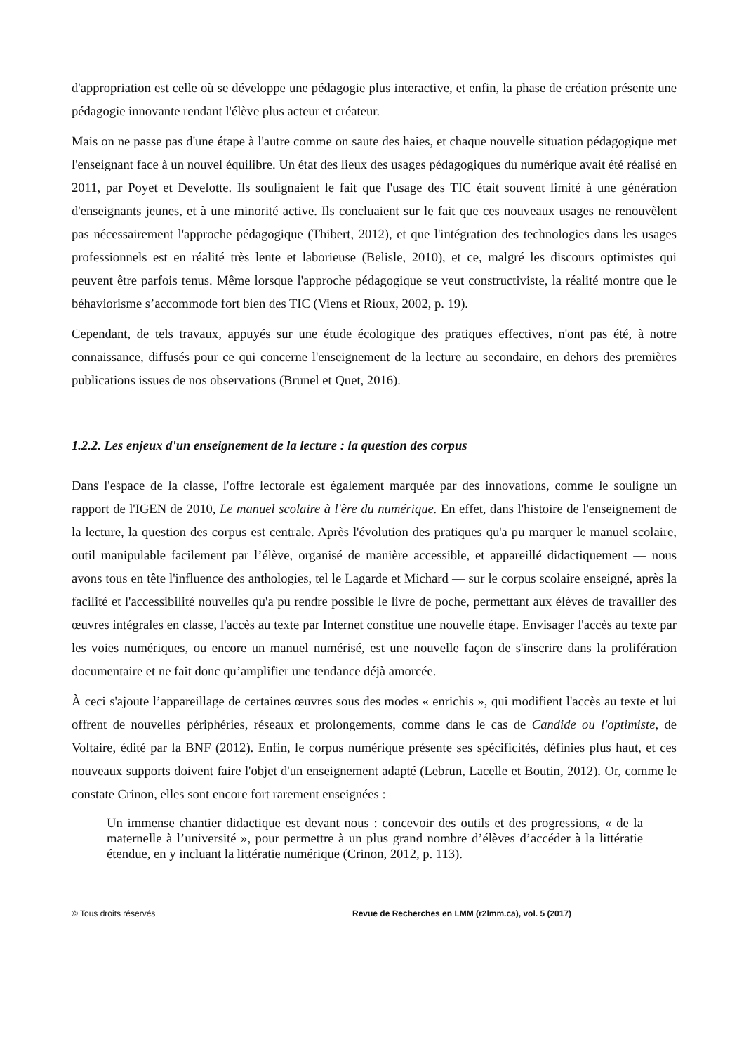d'appropriation est celle où se développe une pédagogie plus interactive, et enfin, la phase de création présente une pédagogie innovante rendant l'élève plus acteur et créateur.
Mais on ne passe pas d'une étape à l'autre comme on saute des haies, et chaque nouvelle situation pédagogique met l'enseignant face à un nouvel équilibre. Un état des lieux des usages pédagogiques du numérique avait été réalisé en 2011, par Poyet et Develotte. Ils soulignaient le fait que l'usage des TIC était souvent limité à une génération d'enseignants jeunes, et à une minorité active. Ils concluaient sur le fait que ces nouveaux usages ne renouvèlent pas nécessairement l'approche pédagogique (Thibert, 2012), et que l'intégration des technologies dans les usages professionnels est en réalité très lente et laborieuse (Belisle, 2010), et ce, malgré les discours optimistes qui peuvent être parfois tenus. Même lorsque l'approche pédagogique se veut constructiviste, la réalité montre que le béhaviorisme s’accommode fort bien des TIC (Viens et Rioux, 2002, p. 19).
Cependant, de tels travaux, appuyés sur une étude écologique des pratiques effectives, n'ont pas été, à notre connaissance, diffusés pour ce qui concerne l'enseignement de la lecture au secondaire, en dehors des premières publications issues de nos observations (Brunel et Quet, 2016).
1.2.2. Les enjeux d'un enseignement de la lecture : la question des corpus
Dans l'espace de la classe, l'offre lectorale est également marquée par des innovations, comme le souligne un rapport de l'IGEN de 2010, Le manuel scolaire à l'ère du numérique. En effet, dans l'histoire de l'enseignement de la lecture, la question des corpus est centrale. Après l'évolution des pratiques qu'a pu marquer le manuel scolaire, outil manipulable facilement par l’élève, organisé de manière accessible, et appareillé didactiquement — nous avons tous en tête l'influence des anthologies, tel le Lagarde et Michard — sur le corpus scolaire enseigné, après la facilité et l'accessibilité nouvelles qu'a pu rendre possible le livre de poche, permettant aux élèves de travailler des œuvres intégrales en classe, l'accès au texte par Internet constitue une nouvelle étape. Envisager l'accès au texte par les voies numériques, ou encore un manuel numérisé, est une nouvelle façon de s'inscrire dans la prolifération documentaire et ne fait donc qu’amplifier une tendance déjà amorcée.
À ceci s'ajoute l’appareillage de certaines œuvres sous des modes « enrichis », qui modifient l'accès au texte et lui offrent de nouvelles périphéries, réseaux et prolongements, comme dans le cas de Candide ou l'optimiste, de Voltaire, édité par la BNF (2012). Enfin, le corpus numérique présente ses spécificités, définies plus haut, et ces nouveaux supports doivent faire l'objet d'un enseignement adapté (Lebrun, Lacelle et Boutin, 2012). Or, comme le constate Crinon, elles sont encore fort rarement enseignées :
Un immense chantier didactique est devant nous : concevoir des outils et des progressions, « de la maternelle à l’université », pour permettre à un plus grand nombre d’élèves d’accéder à la littératie étendue, en y incluant la littératie numérique (Crinon, 2012, p. 113).
© Tous droits réservés Revue de Recherches en LMM (r2lmm.ca), vol. 5 (2017)